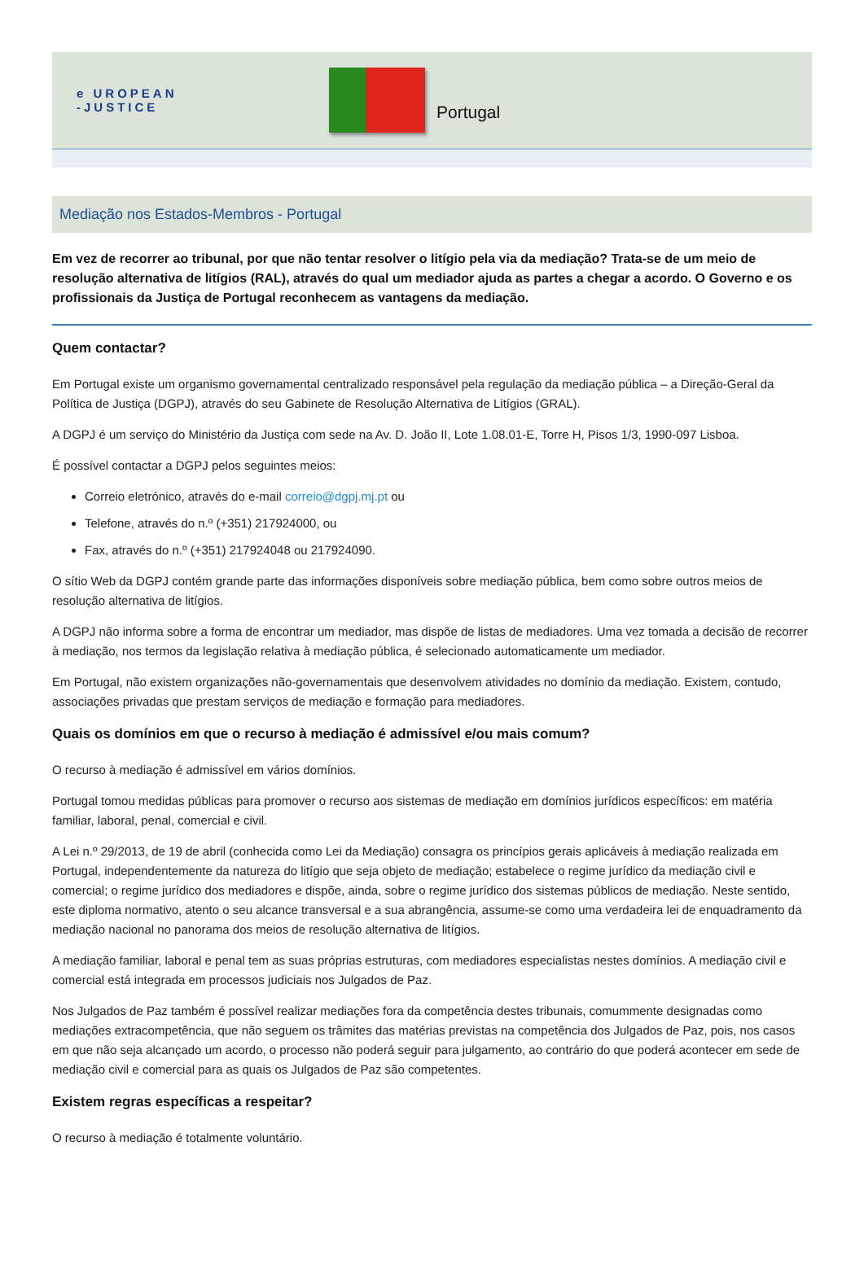e UROPEAN
-JUSTICE
Portugal
Mediação nos Estados-Membros - Portugal
Em vez de recorrer ao tribunal, por que não tentar resolver o litígio pela via da mediação? Trata-se de um meio de resolução alternativa de litígios (RAL), através do qual um mediador ajuda as partes a chegar a acordo. O Governo e os profissionais da Justiça de Portugal reconhecem as vantagens da mediação.
Quem contactar?
Em Portugal existe um organismo governamental centralizado responsável pela regulação da mediação pública – a Direção-Geral da Política de Justiça (DGPJ), através do seu Gabinete de Resolução Alternativa de Litígios (GRAL).
A DGPJ é um serviço do Ministério da Justiça com sede na Av. D. João II, Lote 1.08.01-E, Torre H, Pisos 1/3, 1990-097 Lisboa.
É possível contactar a DGPJ pelos seguintes meios:
Correio eletrónico, através do e-mail correio@dgpj.mj.pt ou
Telefone, através do n.º (+351) 217924000, ou
Fax, através do n.º (+351) 217924048 ou 217924090.
O sítio Web da DGPJ contém grande parte das informações disponíveis sobre mediação pública, bem como sobre outros meios de resolução alternativa de litígios.
A DGPJ não informa sobre a forma de encontrar um mediador, mas dispõe de listas de mediadores. Uma vez tomada a decisão de recorrer à mediação, nos termos da legislação relativa à mediação pública, é selecionado automaticamente um mediador.
Em Portugal, não existem organizações não-governamentais que desenvolvem atividades no domínio da mediação. Existem, contudo, associações privadas que prestam serviços de mediação e formação para mediadores.
Quais os domínios em que o recurso à mediação é admissível e/ou mais comum?
O recurso à mediação é admissível em vários domínios.
Portugal tomou medidas públicas para promover o recurso aos sistemas de mediação em domínios jurídicos específicos: em matéria familiar, laboral, penal, comercial e civil.
A Lei n.º 29/2013, de 19 de abril (conhecida como Lei da Mediação) consagra os princípios gerais aplicáveis à mediação realizada em Portugal, independentemente da natureza do litígio que seja objeto de mediação; estabelece o regime jurídico da mediação civil e comercial; o regime jurídico dos mediadores e dispõe, ainda, sobre o regime jurídico dos sistemas públicos de mediação. Neste sentido, este diploma normativo, atento o seu alcance transversal e a sua abrangência, assume-se como uma verdadeira lei de enquadramento da mediação nacional no panorama dos meios de resolução alternativa de litígios.
A mediação familiar, laboral e penal tem as suas próprias estruturas, com mediadores especialistas nestes domínios. A mediação civil e comercial está integrada em processos judiciais nos Julgados de Paz.
Nos Julgados de Paz também é possível realizar mediações fora da competência destes tribunais, comummente designadas como mediações extracompetência, que não seguem os trâmites das matérias previstas na competência dos Julgados de Paz, pois, nos casos em que não seja alcançado um acordo, o processo não poderá seguir para julgamento, ao contrário do que poderá acontecer em sede de mediação civil e comercial para as quais os Julgados de Paz são competentes.
Existem regras específicas a respeitar?
O recurso à mediação é totalmente voluntário.